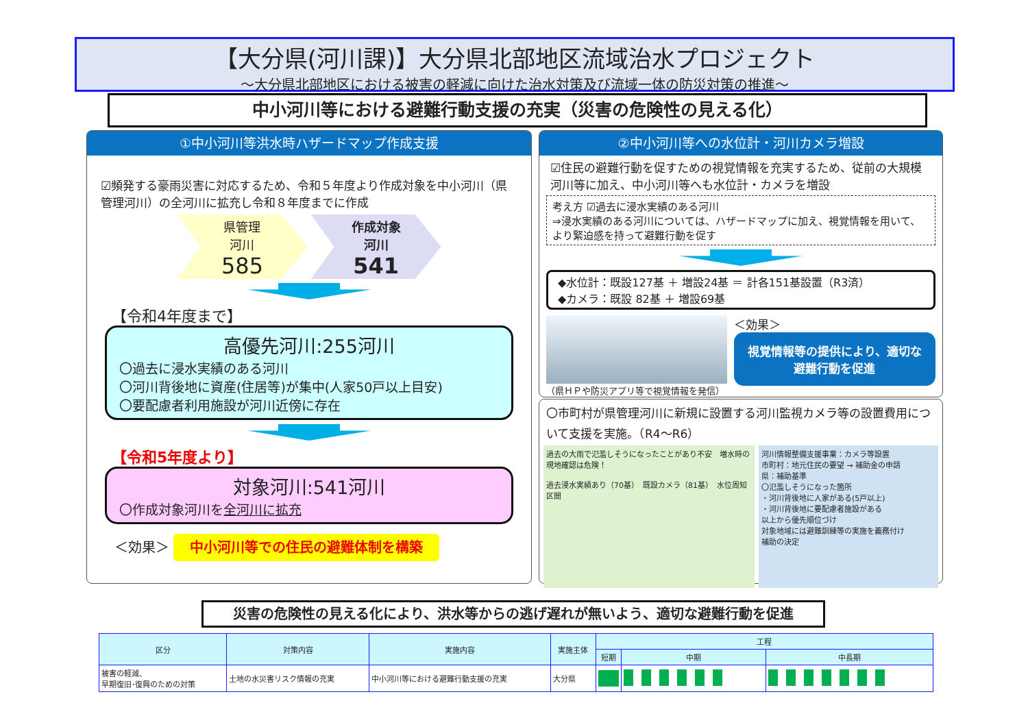【大分県(河川課)】大分県北部地区流域治水プロジェクト
～大分県北部地区における被害の軽減に向けた治水対策及び流域一体の防災対策の推進～
中小河川等における避難行動支援の充実（災害の危険性の見える化）
①中小河川等洪水時ハザードマップ作成支援
☑頻発する豪雨災害に対応するため、令和５年度より作成対象を中小河川（県管理河川）の全河川に拡充し令和８年度までに作成
県管理
河川
585 作成対象
河川
541
【令和4年度まで】
高優先河川:255河川
〇過去に浸水実績のある河川
〇河川背後地に資産(住居等)が集中(人家50戸以上目安)
〇要配慮者利用施設が河川近傍に存在
【令和5年度より】
対象河川:541河川
〇作成対象河川を全河川に拡充
＜効果＞ 中小河川等での住民の避難体制を構築
②中小河川等への水位計・河川カメラ増設
☑住民の避難行動を促すための視覚情報を充実するため、従前の大規模河川等に加え、中小河川等へも水位計・カメラを増設
考え方 ☑過去に浸水実績のある河川
⇒浸水実績のある河川については、ハザードマップに加え、視覚情報を用いて、より緊迫感を持って避難行動を促す
◆水位計：既設127基 ＋ 増設24基 ＝ 計各151基設置（R3済）
◆カメラ：既設 82基 ＋ 増設69基
（県ＨＰや防災アプリ等で視覚情報を発信）
＜効果＞
視覚情報等の提供により、適切な避難行動を促進
〇市町村が県管理河川に新規に設置する河川監視カメラ等の設置費用について支援を実施。（R4～R6）
過去の大雨で氾濫しそうになったことがあり不安　増水時の現地確認は危険！
過去浸水実績あり（70基）　既設カメラ（81基）　水位周知区間
河川情報整備支援事業：カメラ等設置
市町村：地元住民の要望 → 補助金の申請
県：補助基準
〇氾濫しそうになった箇所
・河川背後地に人家がある(5戸以上)
・河川背後地に要配慮者施設がある
以上から優先順位づけ
対象地域には避難訓練等の実施を義務付け
補助の決定
災害の危険性の見える化により、洪水等からの逃げ遅れが無いよう、適切な避難行動を促進
| 区分 | 対策内容 | 実施内容 | 実施主体 | 工程 | | |
| --- | --- | --- | --- | --- | --- | --- |
| | | | | 短期 | 中期 | 中長期 |
| 被害の軽減、 早期復旧･復興のための対策 | 土地の水災害リスク情報の充実 | 中小河川等における避難行動支援の充実 | 大分県 | | | |